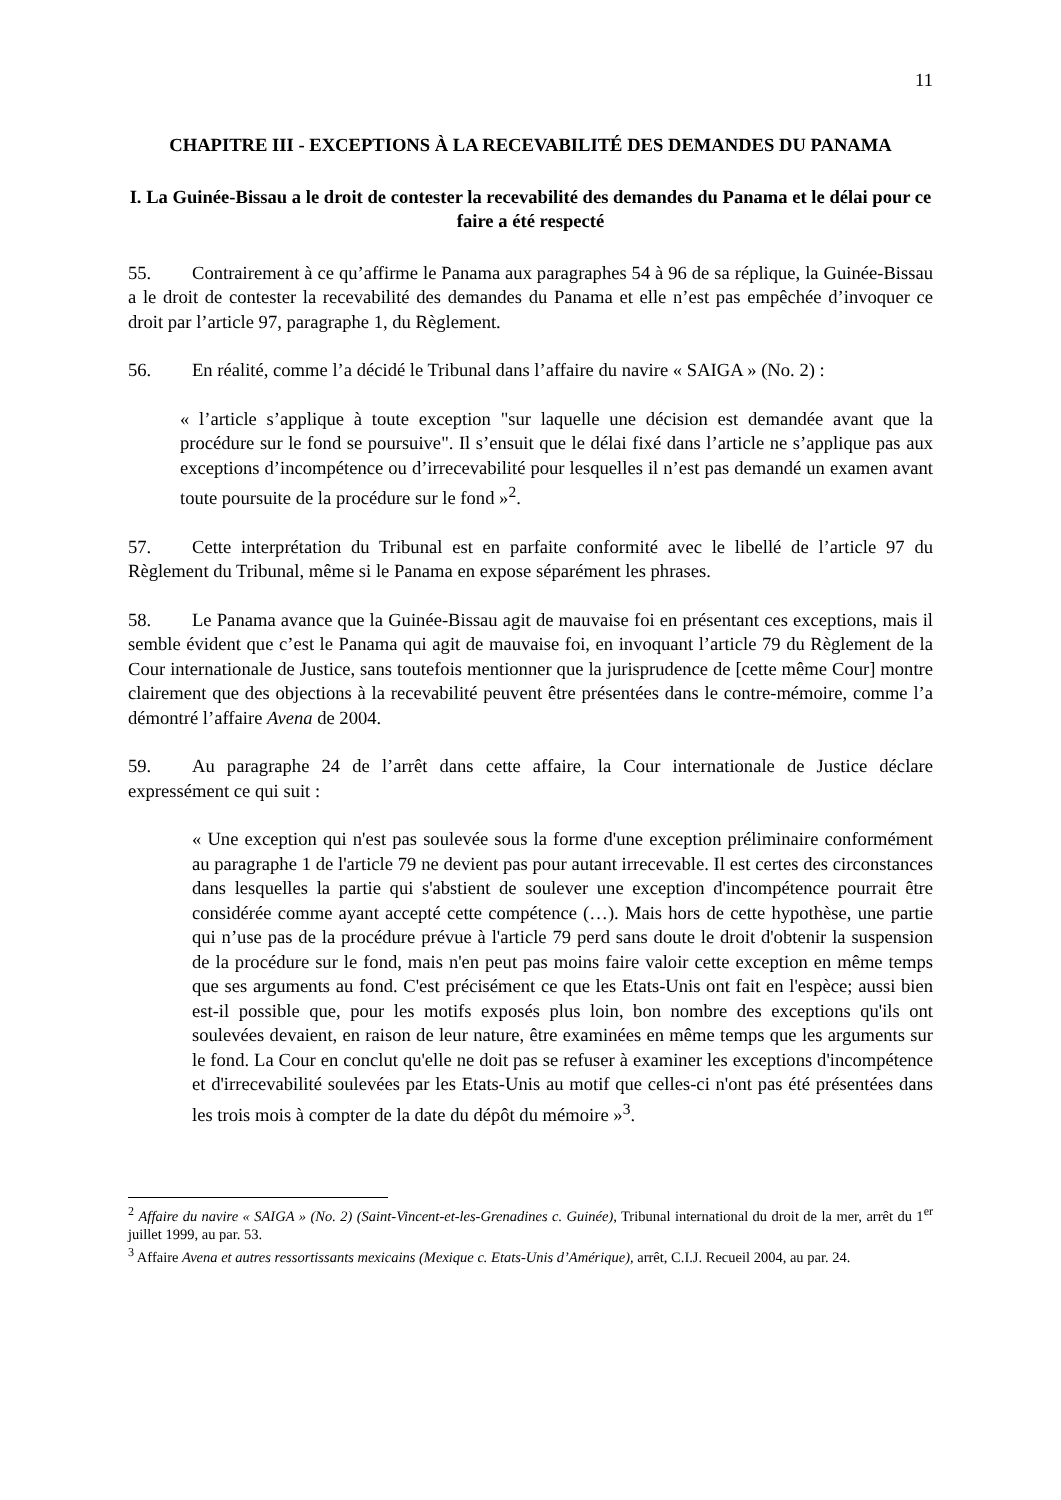11
CHAPITRE III - EXCEPTIONS À LA RECEVABILITÉ DES DEMANDES DU PANAMA
I. La Guinée-Bissau a le droit de contester la recevabilité des demandes du Panama et le délai pour ce faire a été respecté
55. Contrairement à ce qu’affirme le Panama aux paragraphes 54 à 96 de sa réplique, la Guinée-Bissau a le droit de contester la recevabilité des demandes du Panama et elle n’est pas empêchée d’invoquer ce droit par l’article 97, paragraphe 1, du Règlement.
56. En réalité, comme l’a décidé le Tribunal dans l’affaire du navire « SAIGA » (No. 2) :
« l’article s’applique à toute exception "sur laquelle une décision est demandée avant que la procédure sur le fond se poursuive". Il s’ensuit que le délai fixé dans l’article ne s’applique pas aux exceptions d’incompétence ou d’irrecevabilité pour lesquelles il n’est pas demandé un examen avant toute poursuite de la procédure sur le fond »<sup>2</sup>.
57. Cette interprétation du Tribunal est en parfaite conformité avec le libellé de l’article 97 du Règlement du Tribunal, même si le Panama en expose séparément les phrases.
58. Le Panama avance que la Guinée-Bissau agit de mauvaise foi en présentant ces exceptions, mais il semble évident que c’est le Panama qui agit de mauvaise foi, en invoquant l’article 79 du Règlement de la Cour internationale de Justice, sans toutefois mentionner que la jurisprudence de [cette même Cour] montre clairement que des objections à la recevabilité peuvent être présentées dans le contre-mémoire, comme l’a démontré l’affaire Avena de 2004.
59. Au paragraphe 24 de l’arrêt dans cette affaire, la Cour internationale de Justice déclare expressément ce qui suit :
« Une exception qui n'est pas soulevée sous la forme d'une exception préliminaire conformément au paragraphe 1 de l'article 79 ne devient pas pour autant irrecevable. Il est certes des circonstances dans lesquelles la partie qui s'abstient de soulever une exception d'incompétence pourrait être considérée comme ayant accepté cette compétence (…). Mais hors de cette hypothèse, une partie qui n’use pas de la procédure prévue à l'article 79 perd sans doute le droit d'obtenir la suspension de la procédure sur le fond, mais n'en peut pas moins faire valoir cette exception en même temps que ses arguments au fond. C'est précisément ce que les Etats-Unis ont fait en l'espèce; aussi bien est-il possible que, pour les motifs exposés plus loin, bon nombre des exceptions qu'ils ont soulevées devaient, en raison de leur nature, être examinées en même temps que les arguments sur le fond. La Cour en conclut qu'elle ne doit pas se refuser à examiner les exceptions d'incompétence et d'irrecevabilité soulevées par les Etats-Unis au motif que celles-ci n'ont pas été présentées dans les trois mois à compter de la date du dépôt du mémoire »<sup>3</sup>.
<sup>2</sup> Affaire du navire « SAIGA » (No. 2) (Saint-Vincent-et-les-Grenadines c. Guinée), Tribunal international du droit de la mer, arrêt du 1<sup>er</sup> juillet 1999, au par. 53.
<sup>3</sup> Affaire Avena et autres ressortissants mexicains (Mexique c. Etats-Unis d’Amérique), arrêt, C.I.J. Recueil 2004, au par. 24.